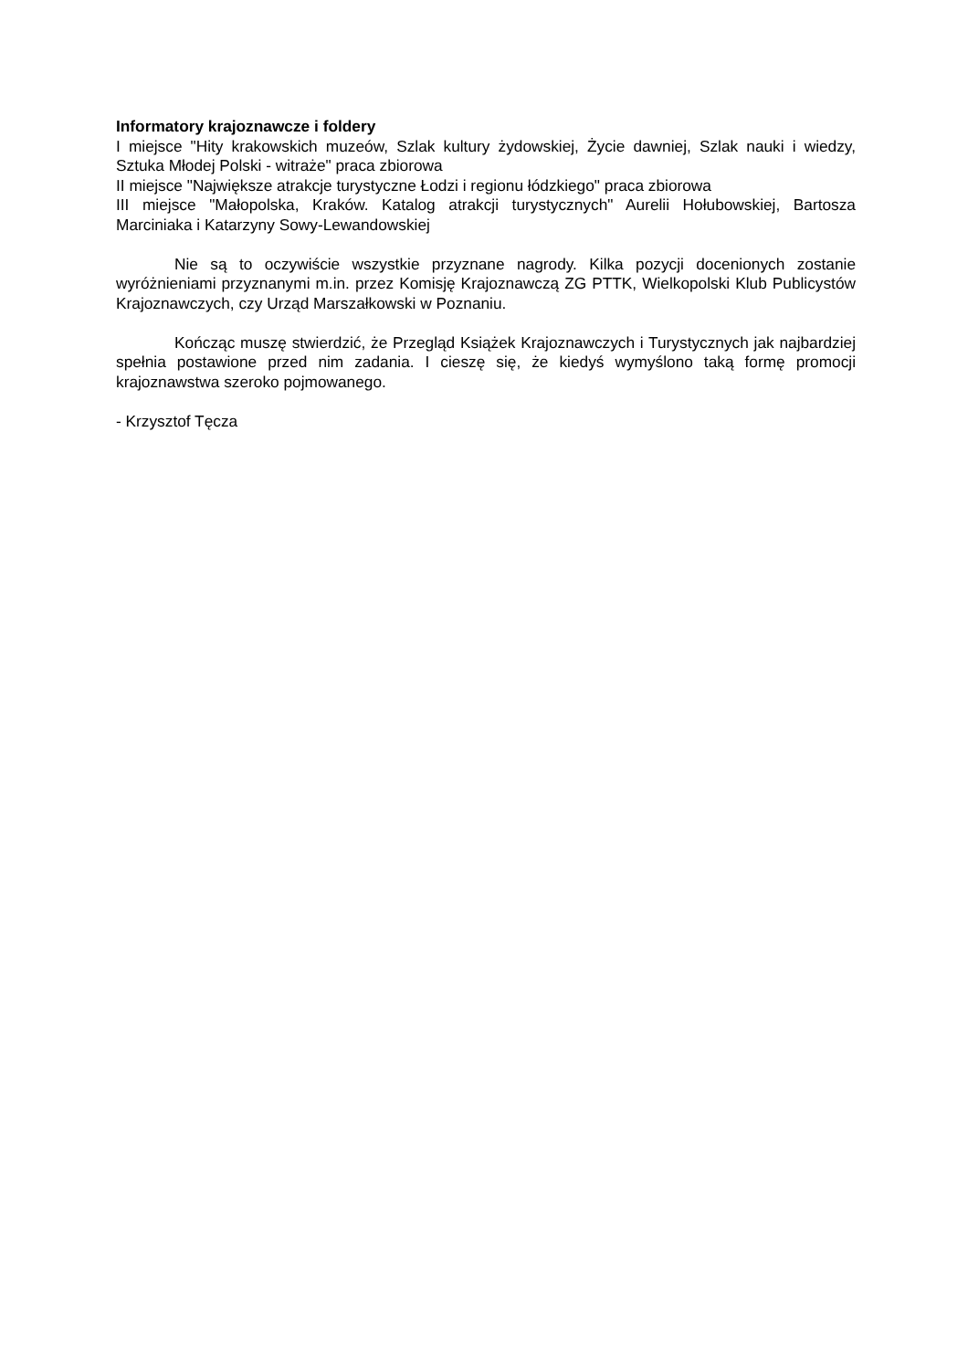Informatory krajoznawcze i foldery
I miejsce "Hity krakowskich muzeów, Szlak kultury żydowskiej, Życie dawniej, Szlak nauki i wiedzy, Sztuka Młodej Polski - witraże" praca zbiorowa
II miejsce "Największe atrakcje turystyczne Łodzi i regionu łódzkiego" praca zbiorowa
III miejsce "Małopolska, Kraków. Katalog atrakcji turystycznych" Aurelii Hołubowskiej, Bartosza Marciniaka i Katarzyny Sowy-Lewandowskiej
Nie są to oczywiście wszystkie przyznane nagrody. Kilka pozycji docenionych zostanie wyróżnieniami przyznanymi m.in. przez Komisję Krajoznawczą ZG PTTK, Wielkopolski Klub Publicystów Krajoznawczych, czy Urząd Marszałkowski w Poznaniu.
Kończąc muszę stwierdzić, że Przegląd Książek Krajoznawczych i Turystycznych jak najbardziej spełnia postawione przed nim zadania. I cieszę się, że kiedyś wymyślono taką formę promocji krajoznawstwa szeroko pojmowanego.
- Krzysztof Tęcza